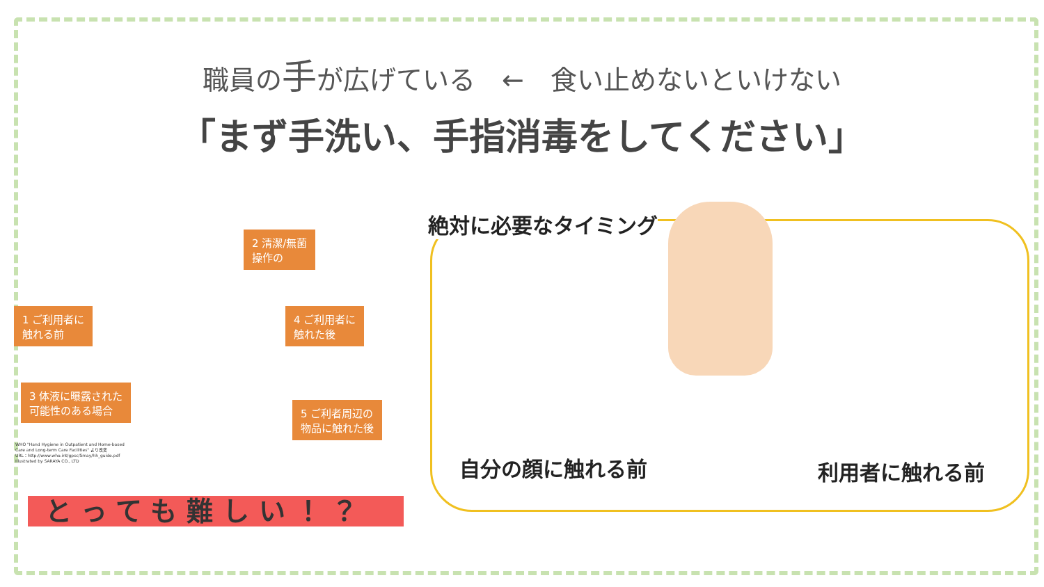職員の手が広げている　←　食い止めないといけない
「まず手洗い、手指消毒をしてください」
1 ご利用者に
触れる前
2 清潔/無菌
操作の
3 体液に曝露された
可能性のある場合
4 ご利用者に
触れた後
5 ご利者周辺の
物品に触れた後
WHO "Hand Hygiene in Outpatient and Home-based
Care and Long-term Care Facilities" より改変
URL：http://www.who.int/gpsc/5may/hh_guide.pdf
Illustrated by SARAYA CO., LTD
とっても難しい！？
絶対に必要なタイミング
自分の顔に触れる前 利用者に触れる前